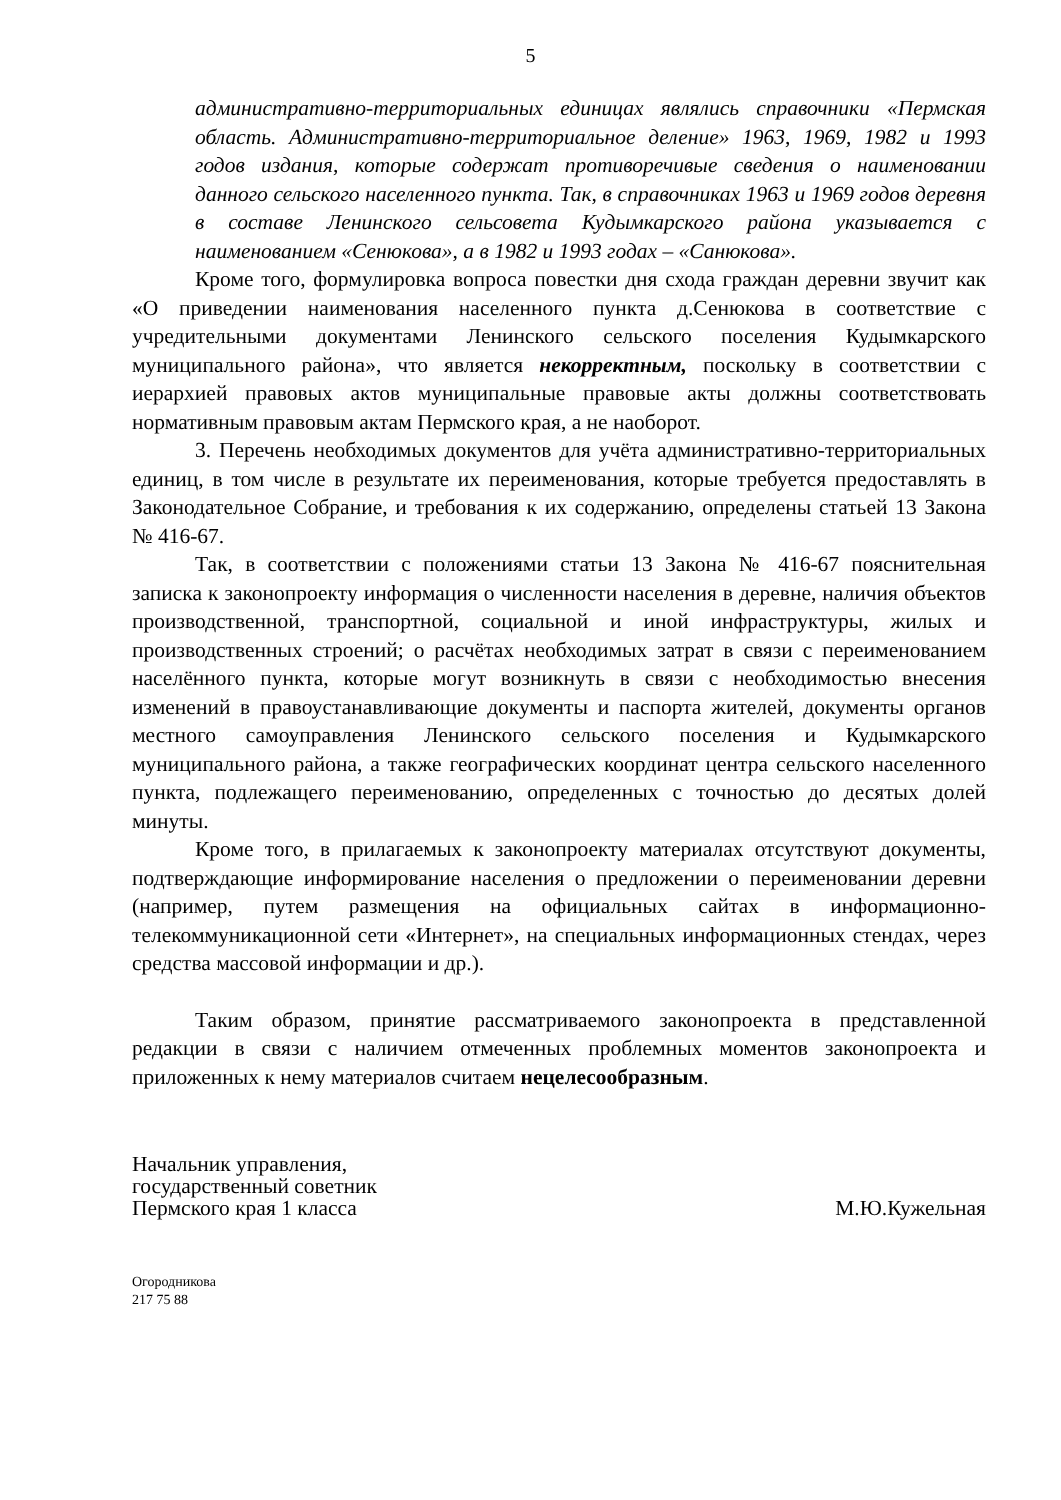5
административно-территориальных единицах являлись справочники «Пермская область. Административно-территориальное деление» 1963, 1969, 1982 и 1993 годов издания, которые содержат противоречивые сведения о наименовании данного сельского населенного пункта. Так, в справочниках 1963 и 1969 годов деревня в составе Ленинского сельсовета Кудымкарского района указывается с наименованием «Сенюкова», а в 1982 и 1993 годах – «Санюкова».
Кроме того, формулировка вопроса повестки дня схода граждан деревни звучит как «О приведении наименования населенного пункта д.Сенюкова в соответствие с учредительными документами Ленинского сельского поселения Кудымкарского муниципального района», что является некорректным, поскольку в соответствии с иерархией правовых актов муниципальные правовые акты должны соответствовать нормативным правовым актам Пермского края, а не наоборот.
3. Перечень необходимых документов для учёта административно-территориальных единиц, в том числе в результате их переименования, которые требуется предоставлять в Законодательное Собрание, и требования к их содержанию, определены статьей 13 Закона № 416-67.
Так, в соответствии с положениями статьи 13 Закона № 416-67 пояснительная записка к законопроекту информация о численности населения в деревне, наличия объектов производственной, транспортной, социальной и иной инфраструктуры, жилых и производственных строений; о расчётах необходимых затрат в связи с переименованием населённого пункта, которые могут возникнуть в связи с необходимостью внесения изменений в правоустанавливающие документы и паспорта жителей, документы органов местного самоуправления Ленинского сельского поселения и Кудымкарского муниципального района, а также географических координат центра сельского населенного пункта, подлежащего переименованию, определенных с точностью до десятых долей минуты.
Кроме того, в прилагаемых к законопроекту материалах отсутствуют документы, подтверждающие информирование населения о предложении о переименовании деревни (например, путем размещения на официальных сайтах в информационно-телекоммуникационной сети «Интернет», на специальных информационных стендах, через средства массовой информации и др.).
Таким образом, принятие рассматриваемого законопроекта в представленной редакции в связи с наличием отмеченных проблемных моментов законопроекта и приложенных к нему материалов считаем нецелесообразным.
Начальник управления,
государственный советник
Пермского края 1 класса
М.Ю.Кужельная
Огородникова
217 75 88